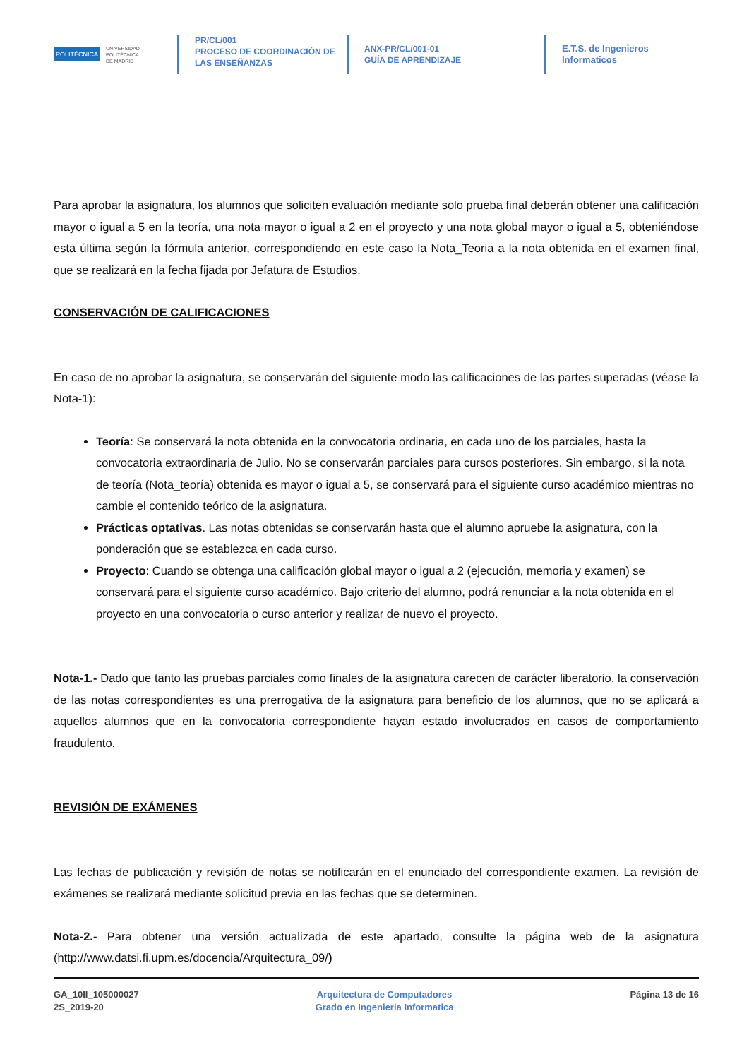POLITÉCNICA UNIVERSIDAD
POLITÉCNICA
DE MADRID
PR/CL/001
PROCESO DE COORDINACIÓN DE
LAS ENSEÑANZAS
ANX-PR/CL/001-01
GUÍA DE APRENDIZAJE
E.T.S. de Ingenieros
Informaticos
Para aprobar la asignatura, los alumnos que soliciten evaluación mediante solo prueba final deberán obtener una calificación mayor o igual a 5 en la teoría, una nota mayor o igual a 2 en el proyecto y una nota global mayor o igual a 5, obteniéndose esta última según la fórmula anterior, correspondiendo en este caso la Nota_Teoria a la nota obtenida en el examen final, que se realizará en la fecha fijada por Jefatura de Estudios.
CONSERVACIÓN DE CALIFICACIONES
En caso de no aprobar la asignatura, se conservarán del siguiente modo las calificaciones de las partes superadas (véase la Nota-1):
Teoría: Se conservará la nota obtenida en la convocatoria ordinaria, en cada uno de los parciales, hasta la convocatoria extraordinaria de Julio. No se conservarán parciales para cursos posteriores. Sin embargo, si la nota de teoría (Nota_teoría) obtenida es mayor o igual a 5, se conservará para el siguiente curso académico mientras no cambie el contenido teórico de la asignatura.
Prácticas optativas. Las notas obtenidas se conservarán hasta que el alumno apruebe la asignatura, con la ponderación que se establezca en cada curso.
Proyecto: Cuando se obtenga una calificación global mayor o igual a 2 (ejecución, memoria y examen) se conservará para el siguiente curso académico. Bajo criterio del alumno, podrá renunciar a la nota obtenida en el proyecto en una convocatoria o curso anterior y realizar de nuevo el proyecto.
Nota-1.- Dado que tanto las pruebas parciales como finales de la asignatura carecen de carácter liberatorio, la conservación de las notas correspondientes es una prerrogativa de la asignatura para beneficio de los alumnos, que no se aplicará a aquellos alumnos que en la convocatoria correspondiente hayan estado involucrados en casos de comportamiento fraudulento.
REVISIÓN DE EXÁMENES
Las fechas de publicación y revisión de notas se notificarán en el enunciado del correspondiente examen. La revisión de exámenes se realizará mediante solicitud previa en las fechas que se determinen.
Nota-2.- Para obtener una versión actualizada de este apartado, consulte la página web de la asignatura (http://www.datsi.fi.upm.es/docencia/Arquitectura_09/)
GA_10II_105000027
2S_2019-20
Arquitectura de Computadores
Grado en Ingenieria Informatica
Página 13 de 16